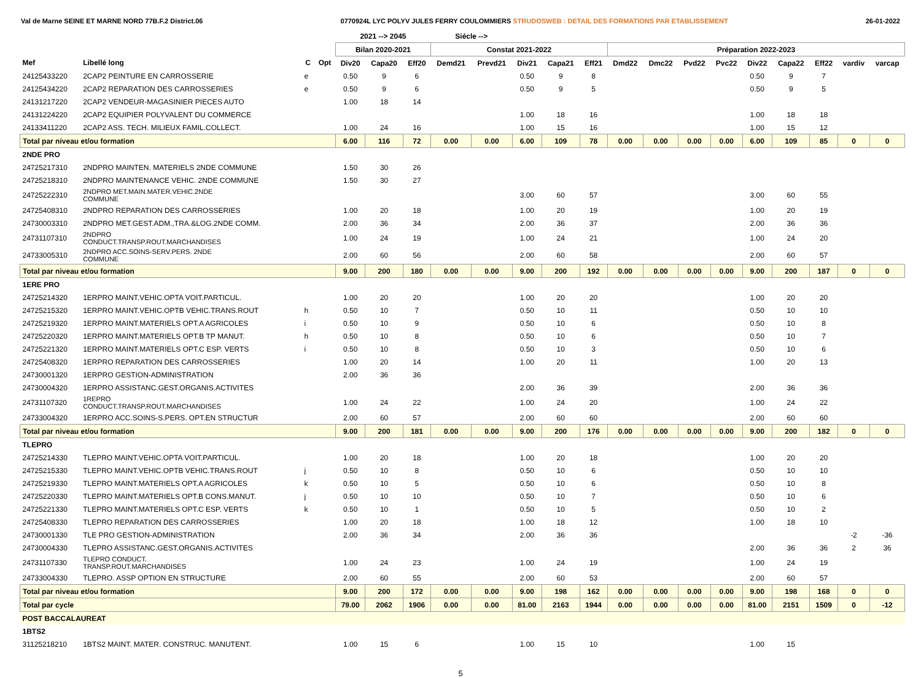Val de Marne SEINE ET MARNE NORD 77B.F.2 District.06 0770924L LYC POLYV JULES FERRY COULOMMIERS STRUDOSWEB : DETAIL DES FORMATIONS PAR ETABLISSEMENT 26-01-2022
| | | | | 2021 --> 2045 | | | Siécle --> | | | | | | | | | | | | | |
| --- | --- | --- | --- | --- | --- | --- | --- | --- | --- | --- | --- | --- | --- | --- | --- | --- | --- | --- | --- | --- |
| | | | | Bilan 2020-2021 | | | Constat 2021-2022 | | | | | Préparation 2022-2023 | | | | | | | | |
| Mef | Libellé long | C | Opt | Div20 | Capa20 | Eff20 | Demd21 | Prevd21 | Div21 | Capa21 | Eff21 | Dmd22 | Dmc22 | Pvd22 | Pvc22 | Div22 | Capa22 | Eff22 | vardiv | varcap |
| 24125433220 | 2CAP2 PEINTURE EN CARROSSERIE | e | | 0.50 | 9 | 6 | | | 0.50 | 9 | 8 | | | | | 0.50 | 9 | 7 | | |
| 24125434220 | 2CAP2 REPARATION DES CARROSSERIES | e | | 0.50 | 9 | 6 | | | 0.50 | 9 | 5 | | | | | 0.50 | 9 | 5 | | |
| 24131217220 | 2CAP2 VENDEUR-MAGASINIER PIECES AUTO | | | 1.00 | 18 | 14 | | | | | | | | | | | | | | |
| 24131224220 | 2CAP2 EQUIPIER POLYVALENT DU COMMERCE | | | | | | | | 1.00 | 18 | 16 | | | | | 1.00 | 18 | 18 | | |
| 24133411220 | 2CAP2 ASS. TECH. MILIEUX FAMIL.COLLECT. | | | 1.00 | 24 | 16 | | | 1.00 | 15 | 16 | | | | | 1.00 | 15 | 12 | | |
| Total par niveau et/ou formation | | | | 6.00 | 116 | 72 | 0.00 | 0.00 | 6.00 | 109 | 78 | 0.00 | 0.00 | 0.00 | 0.00 | 6.00 | 109 | 85 | 0 | 0 |
| 2NDE PRO | | | | | | | | | | | | | | | | | | | | |
| 24725217310 | 2NDPRO MAINTEN. MATERIELS 2NDE COMMUNE | | | 1.50 | 30 | 26 | | | | | | | | | | | | | | |
| 24725218310 | 2NDPRO MAINTENANCE VEHIC. 2NDE COMMUNE | | | 1.50 | 30 | 27 | | | | | | | | | | | | | | |
| 24725222310 | 2NDPRO MET.MAIN.MATER.VEHIC.2NDE COMMUNE | | | | | | | | 3.00 | 60 | 57 | | | | | 3.00 | 60 | 55 | | |
| 24725408310 | 2NDPRO REPARATION DES CARROSSERIES | | | 1.00 | 20 | 18 | | | 1.00 | 20 | 19 | | | | | 1.00 | 20 | 19 | | |
| 24730003310 | 2NDPRO MET.GEST.ADM.,TRA.&LOG.2NDE COMM. | | | 2.00 | 36 | 34 | | | 2.00 | 36 | 37 | | | | | 2.00 | 36 | 36 | | |
| 24731107310 | 2NDPRO CONDUCT.TRANSP.ROUT.MARCHANDISES | | | 1.00 | 24 | 19 | | | 1.00 | 24 | 21 | | | | | 1.00 | 24 | 20 | | |
| 24733005310 | 2NDPRO ACC.SOINS-SERV.PERS. 2NDE COMMUNE | | | 2.00 | 60 | 56 | | | 2.00 | 60 | 58 | | | | | 2.00 | 60 | 57 | | |
| Total par niveau et/ou formation | | | | 9.00 | 200 | 180 | 0.00 | 0.00 | 9.00 | 200 | 192 | 0.00 | 0.00 | 0.00 | 0.00 | 9.00 | 200 | 187 | 0 | 0 |
| 1ERE PRO | | | | | | | | | | | | | | | | | | | | |
| 24725214320 | 1ERPRO MAINT.VEHIC.OPTA VOIT.PARTICUL. | | | 1.00 | 20 | 20 | | | 1.00 | 20 | 20 | | | | | 1.00 | 20 | 20 | | |
| 24725215320 | 1ERPRO MAINT.VEHIC.OPTB VEHIC.TRANS.ROUT | h | | 0.50 | 10 | 7 | | | 0.50 | 10 | 11 | | | | | 0.50 | 10 | 10 | | |
| 24725219320 | 1ERPRO MAINT.MATERIELS OPT.A AGRICOLES | i | | 0.50 | 10 | 9 | | | 0.50 | 10 | 6 | | | | | 0.50 | 10 | 8 | | |
| 24725220320 | 1ERPRO MAINT.MATERIELS OPT.B TP MANUT. | h | | 0.50 | 10 | 8 | | | 0.50 | 10 | 6 | | | | | 0.50 | 10 | 7 | | |
| 24725221320 | 1ERPRO MAINT.MATERIELS OPT.C ESP. VERTS | i | | 0.50 | 10 | 8 | | | 0.50 | 10 | 3 | | | | | 0.50 | 10 | 6 | | |
| 24725408320 | 1ERPRO REPARATION DES CARROSSERIES | | | 1.00 | 20 | 14 | | | 1.00 | 20 | 11 | | | | | 1.00 | 20 | 13 | | |
| 24730001320 | 1ERPRO GESTION-ADMINISTRATION | | | 2.00 | 36 | 36 | | | | | | | | | | | | | | |
| 24730004320 | 1ERPRO ASSISTANC.GEST.ORGANIS.ACTIVITES | | | | | | | | 2.00 | 36 | 39 | | | | | 2.00 | 36 | 36 | | |
| 24731107320 | 1REPRO CONDUCT.TRANSP.ROUT.MARCHANDISES | | | 1.00 | 24 | 22 | | | 1.00 | 24 | 20 | | | | | 1.00 | 24 | 22 | | |
| 24733004320 | 1ERPRO ACC.SOINS-S.PERS. OPT.EN STRUCTUR | | | 2.00 | 60 | 57 | | | 2.00 | 60 | 60 | | | | | 2.00 | 60 | 60 | | |
| Total par niveau et/ou formation | | | | 9.00 | 200 | 181 | 0.00 | 0.00 | 9.00 | 200 | 176 | 0.00 | 0.00 | 0.00 | 0.00 | 9.00 | 200 | 182 | 0 | 0 |
| TLEPRO | | | | | | | | | | | | | | | | | | | | |
| 24725214330 | TLEPRO MAINT.VEHIC.OPTA VOIT.PARTICUL. | | | 1.00 | 20 | 18 | | | 1.00 | 20 | 18 | | | | | 1.00 | 20 | 20 | | |
| 24725215330 | TLEPRO MAINT.VEHIC.OPTB VEHIC.TRANS.ROUT | j | | 0.50 | 10 | 8 | | | 0.50 | 10 | 6 | | | | | 0.50 | 10 | 10 | | |
| 24725219330 | TLEPRO MAINT.MATERIELS OPT.A AGRICOLES | k | | 0.50 | 10 | 5 | | | 0.50 | 10 | 6 | | | | | 0.50 | 10 | 8 | | |
| 24725220330 | TLEPRO MAINT.MATERIELS OPT.B CONS.MANUT. | j | | 0.50 | 10 | 10 | | | 0.50 | 10 | 7 | | | | | 0.50 | 10 | 6 | | |
| 24725221330 | TLEPRO MAINT.MATERIELS OPT.C ESP. VERTS | k | | 0.50 | 10 | 1 | | | 0.50 | 10 | 5 | | | | | 0.50 | 10 | 2 | | |
| 24725408330 | TLEPRO REPARATION DES CARROSSERIES | | | 1.00 | 20 | 18 | | | 1.00 | 18 | 12 | | | | | 1.00 | 18 | 10 | | |
| 24730001330 | TLE PRO GESTION-ADMINISTRATION | | | 2.00 | 36 | 34 | | | 2.00 | 36 | 36 | | | | | | | | -2 | -36 |
| 24730004330 | TLEPRO ASSISTANC.GEST.ORGANIS.ACTIVITES | | | | | | | | | | | | | | | 2.00 | 36 | 36 | 2 | 36 |
| 24731107330 | TLEPRO CONDUCT. TRANSP.ROUT.MARCHANDISES | | | 1.00 | 24 | 23 | | | 1.00 | 24 | 19 | | | | | 1.00 | 24 | 19 | | |
| 24733004330 | TLEPRO. ASSP OPTION EN STRUCTURE | | | 2.00 | 60 | 55 | | | 2.00 | 60 | 53 | | | | | 2.00 | 60 | 57 | | |
| Total par niveau et/ou formation | | | | 9.00 | 200 | 172 | 0.00 | 0.00 | 9.00 | 198 | 162 | 0.00 | 0.00 | 0.00 | 0.00 | 9.00 | 198 | 168 | 0 | 0 |
| Total par cycle | | | | 79.00 | 2062 | 1906 | 0.00 | 0.00 | 81.00 | 2163 | 1944 | 0.00 | 0.00 | 0.00 | 0.00 | 81.00 | 2151 | 1509 | 0 | -12 |
| POST BACCALAUREAT | | | | | | | | | | | | | | | | | | | | |
| 1BTS2 | | | | | | | | | | | | | | | | | | | | |
| 31125218210 | 1BTS2 MAINT. MATER. CONSTRUC. MANUTENT. | | | 1.00 | 15 | 6 | | | 1.00 | 15 | 10 | | | | | 1.00 | 15 | | | |
5